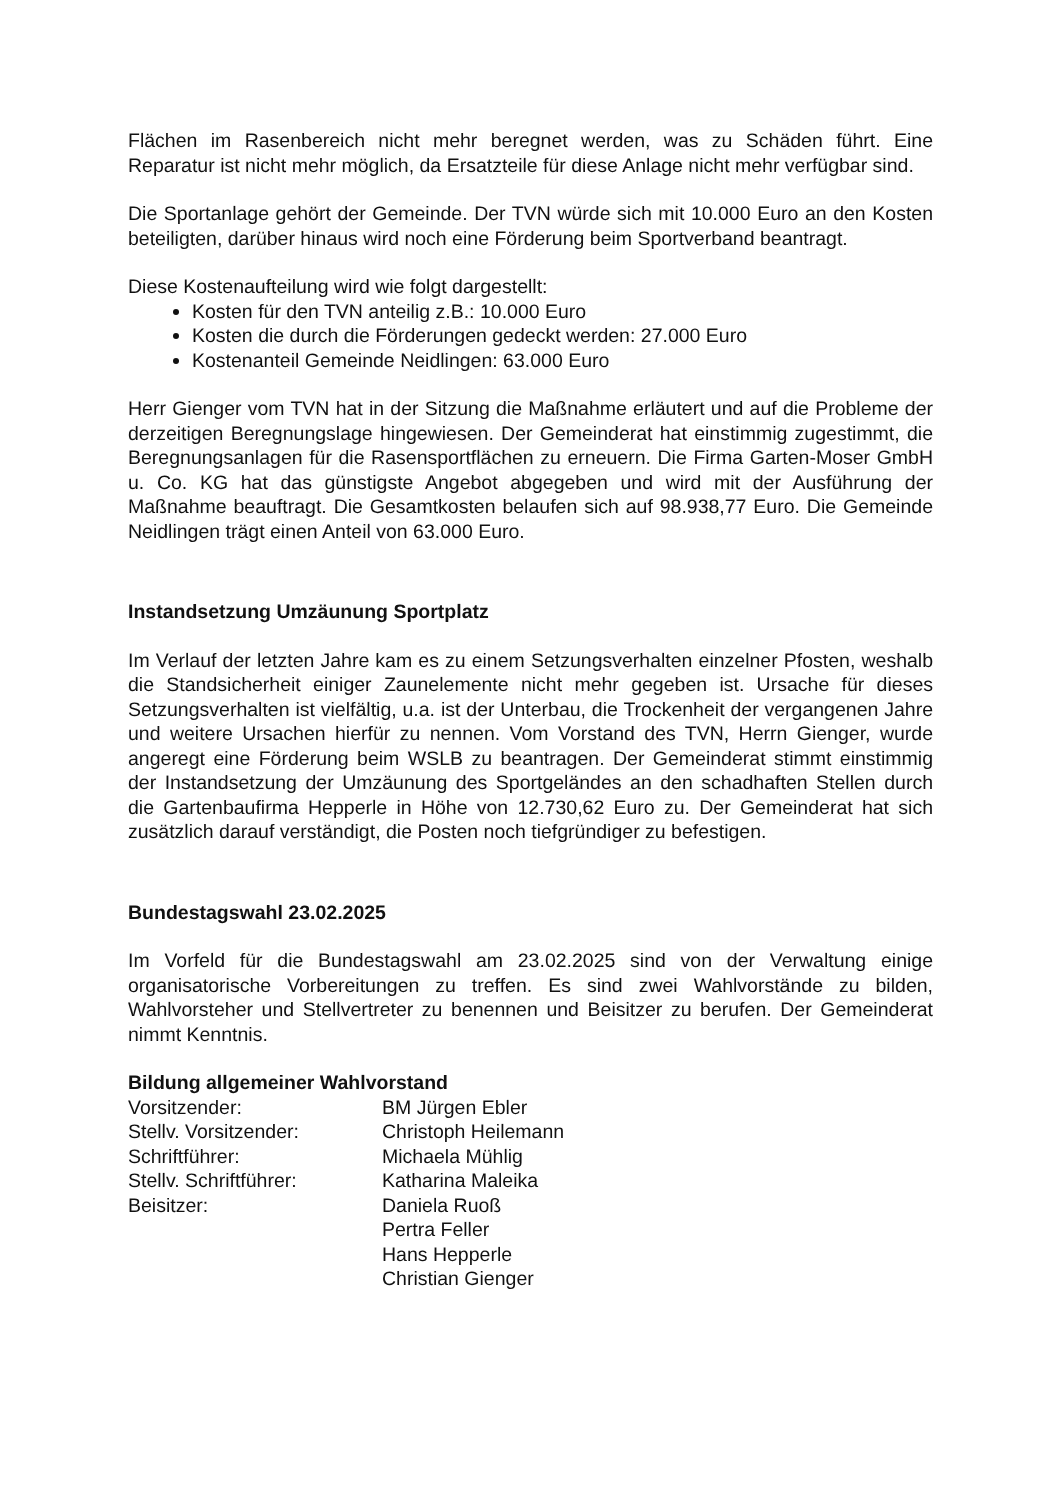Flächen im Rasenbereich nicht mehr beregnet werden, was zu Schäden führt. Eine Reparatur ist nicht mehr möglich, da Ersatzteile für diese Anlage nicht mehr verfügbar sind.
Die Sportanlage gehört der Gemeinde. Der TVN würde sich mit 10.000 Euro an den Kosten beteiligten, darüber hinaus wird noch eine Förderung beim Sportverband beantragt.
Diese Kostenaufteilung wird wie folgt dargestellt:
Kosten für den TVN anteilig z.B.: 10.000 Euro
Kosten die durch die Förderungen gedeckt werden: 27.000 Euro
Kostenanteil Gemeinde Neidlingen: 63.000 Euro
Herr Gienger vom TVN hat in der Sitzung die Maßnahme erläutert und auf die Probleme der derzeitigen Beregnungslage hingewiesen. Der Gemeinderat hat einstimmig zugestimmt, die Beregnungsanlagen für die Rasensportflächen zu erneuern. Die Firma Garten-Moser GmbH u. Co. KG hat das günstigste Angebot abgegeben und wird mit der Ausführung der Maßnahme beauftragt. Die Gesamtkosten belaufen sich auf 98.938,77 Euro. Die Gemeinde Neidlingen trägt einen Anteil von 63.000 Euro.
Instandsetzung Umzäunung Sportplatz
Im Verlauf der letzten Jahre kam es zu einem Setzungsverhalten einzelner Pfosten, weshalb die Standsicherheit einiger Zaunelemente nicht mehr gegeben ist. Ursache für dieses Setzungsverhalten ist vielfältig, u.a. ist der Unterbau, die Trockenheit der vergangenen Jahre und weitere Ursachen hierfür zu nennen. Vom Vorstand des TVN, Herrn Gienger, wurde angeregt eine Förderung beim WSLB zu beantragen. Der Gemeinderat stimmt einstimmig der Instandsetzung der Umzäunung des Sportgeländes an den schadhaften Stellen durch die Gartenbaufirma Hepperle in Höhe von 12.730,62 Euro zu. Der Gemeinderat hat sich zusätzlich darauf verständigt, die Posten noch tiefgründiger zu befestigen.
Bundestagswahl 23.02.2025
Im Vorfeld für die Bundestagswahl am 23.02.2025 sind von der Verwaltung einige organisatorische Vorbereitungen zu treffen. Es sind zwei Wahlvorstände zu bilden, Wahlvorsteher und Stellvertreter zu benennen und Beisitzer zu berufen. Der Gemeinderat nimmt Kenntnis.
Bildung allgemeiner Wahlvorstand
| Vorsitzender: | BM Jürgen Ebler |
| Stellv. Vorsitzender: | Christoph Heilemann |
| Schriftführer: | Michaela Mühlig |
| Stellv. Schriftführer: | Katharina Maleika |
| Beisitzer: | Daniela Ruoß |
| | Pertra Feller |
| | Hans Hepperle |
| | Christian Gienger |